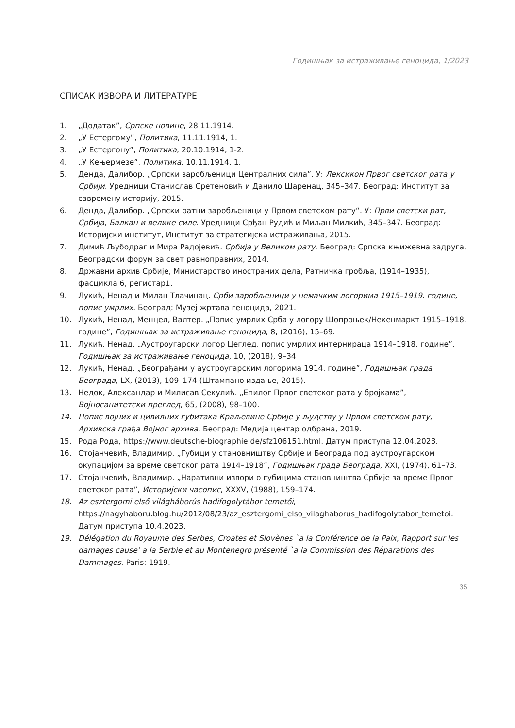Годишњак за истраживање геноцида, 1/2023
СПИСАК ИЗВОРА И ЛИТЕРАТУРЕ
1. „Додатак”, Српске новине, 28.11.1914.
2. „У Естергому”, Политика, 11.11.1914, 1.
3. „У Естергону”, Политика, 20.10.1914, 1-2.
4. „У Кењермезе”, Политика, 10.11.1914, 1.
5. Денда, Далибор. „Српски заробљеници Централних сила”. У: Лексикон Првог светског рата у Србији. Уредници Станислав Сретеновић и Данило Шаренац, 345–347. Београд: Институт за савремену историју, 2015.
6. Денда, Далибор. „Српски ратни заробљеници у Првом светском рату“. У: Први светски рат, Србија, Балкан и велике силе. Уредници Срђан Рудић и Миљан Милкић, 345–347. Београд: Историјски институт, Институт за стратегијска истраживања, 2015.
7. Димић Љубодраг и Мира Радојевић. Србија у Великом рату. Београд: Српска књижевна задруга, Београдски форум за свет равноправних, 2014.
8. Државни архив Србије, Министарство иностраних дела, Ратничка гробља, (1914–1935), фасцикла 6, регистар1.
9. Лукић, Ненад и Милан Тлачинац. Срби заробљеници у немачким логорима 1915–1919. године, попис умрлих. Београд: Музеј жртава геноцида, 2021.
10. Лукић, Ненад, Менцел, Валтер. „Попис умрлих Срба у логору Шопроњек/Некенмаркт 1915–1918. године”, Годишњак за истраживање геноцида, 8, (2016), 15–69.
11. Лукић, Ненад. „Аустроугарски логор Цеглед, попис умрлих интернираца 1914–1918. године”, Годишњак за истраживање геноцида, 10, (2018), 9–34
12. Лукић, Ненад. „Београђани у аустроугарским логорима 1914. године”, Годишњак града Београда, LX, (2013), 109–174 (Штампано издање, 2015).
13. Недок, Александар и Милисав Секулић. „Епилог Првог светског рата у бројкама”, Војносанитетски преглед, 65, (2008), 98–100.
14. Попис војних и цивилних губитака Краљевине Србије у људству у Првом светском рату, Архивска грађа Војног архива. Београд: Медија центар одбрана, 2019.
15. Рода Рода, https://www.deutsche-biographie.de/sfz106151.html. Датум приступа 12.04.2023.
16. Стојанчевић, Владимир. „Губици у становништву Србије и Београда под аустроугарском окупацијом за време светског рата 1914–1918”, Годишњак града Београда, XXI, (1974), 61–73.
17. Стојанчевић, Владимир. „Наративни извори о губицима становништва Србије за време Првог светског рата”, Историјски часопис, XXXV, (1988), 159–174.
18. Az esztergomi első világháborús hadifogolytábor temetői, https://nagyhaboru.blog.hu/2012/08/23/az_esztergomi_elso_vilaghaborus_hadifogolytabor_temetoi. Датум приступа 10.4.2023.
19. Délégation du Royaume des Serbes, Croates et Slovènes `a la Conférence de la Paix, Rapport sur les damages cause’ a la Serbie et au Montenegro présenté `a la Commission des Réparations des Dammages. Paris: 1919.
35